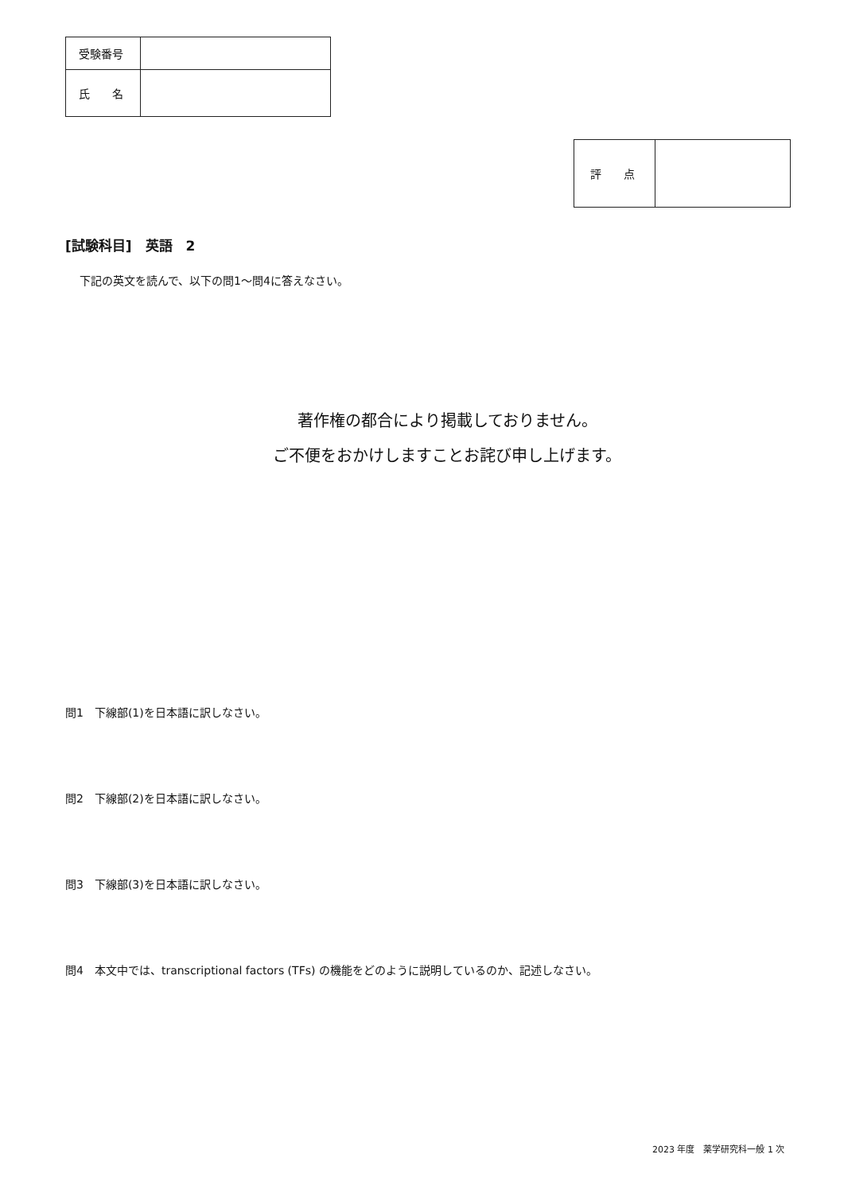| 受験番号 | |
| 氏 名 | |
| 評 点 | |
[試験科目]　英語　2
下記の英文を読んで、以下の問1～問4に答えなさい。
著作権の都合により掲載しておりません。
ご不便をおかけしますことお詫び申し上げます。
問1　下線部(1)を日本語に訳しなさい。
問2　下線部(2)を日本語に訳しなさい。
問3　下線部(3)を日本語に訳しなさい。
問4　本文中では、transcriptional factors (TFs) の機能をどのように説明しているのか、記述しなさい。
2023 年度　薬学研究科一般 1 次